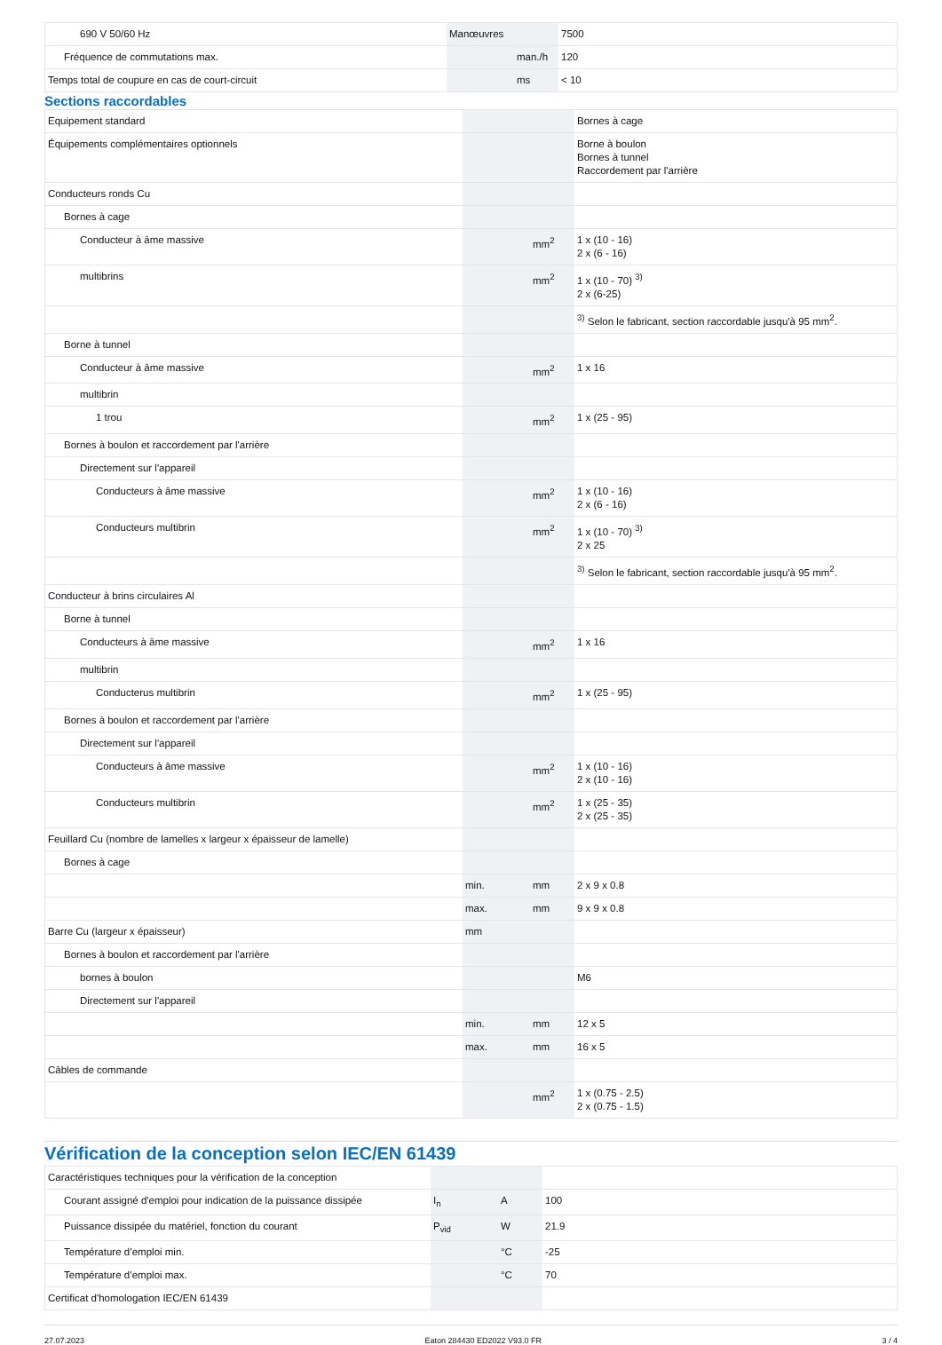| 690 V 50/60 Hz | Manœuvres | | 7500 |
| Fréquence de commutations max. | | man./h | 120 |
| Temps total de coupure en cas de court-circuit | | ms | < 10 |
Sections raccordables
| Equipement standard | | | Bornes à cage |
| Équipements complémentaires optionnels | | | Borne à boulon Bornes à tunnel Raccordement par l'arrière |
| Conducteurs ronds Cu | | | |
| Bornes à cage | | | |
| Conducteur à âme massive | | mm<sup>2</sup> | 1 x (10 - 16) 2 x (6 - 16) |
| multibrins | | mm<sup>2</sup> | 1 x (10 - 70) <sup>3)</sup> 2 x (6-25) |
| | | | <sup>3)</sup> Selon le fabricant, section raccordable jusqu'à 95 mm<sup>2</sup>. |
| Borne à tunnel | | | |
| Conducteur à âme massive | | mm<sup>2</sup> | 1 x 16 |
| multibrin | | | |
| 1 trou | | mm<sup>2</sup> | 1 x (25 - 95) |
| Bornes à boulon et raccordement par l'arrière | | | |
| Directement sur l'appareil | | | |
| Conducteurs à âme massive | | mm<sup>2</sup> | 1 x (10 - 16) 2 x (6 - 16) |
| Conducteurs multibrin | | mm<sup>2</sup> | 1 x (10 - 70) <sup>3)</sup> 2 x 25 |
| | | | <sup>3)</sup> Selon le fabricant, section raccordable jusqu'à 95 mm<sup>2</sup>. |
| Conducteur à brins circulaires Al | | | |
| Borne à tunnel | | | |
| Conducteurs à âme massive | | mm<sup>2</sup> | 1 x 16 |
| multibrin | | | |
| Conducterus multibrin | | mm<sup>2</sup> | 1 x (25 - 95) |
| Bornes à boulon et raccordement par l'arrière | | | |
| Directement sur l'appareil | | | |
| Conducteurs à âme massive | | mm<sup>2</sup> | 1 x (10 - 16) 2 x (10 - 16) |
| Conducteurs multibrin | | mm<sup>2</sup> | 1 x (25 - 35) 2 x (25 - 35) |
| Feuillard Cu (nombre de lamelles x largeur x épaisseur de lamelle) | | | |
| Bornes à cage | | | |
| | min. | mm | 2 x 9 x 0.8 |
| | max. | mm | 9 x 9 x 0.8 |
| Barre Cu (largeur x épaisseur) | mm | | |
| Bornes à boulon et raccordement par l'arrière | | | |
| bornes à boulon | | | M6 |
| Directement sur l'appareil | | | |
| | min. | mm | 12 x 5 |
| | max. | mm | 16 x 5 |
| Câbles de commande | | | |
| | | mm<sup>2</sup> | 1 x (0.75 - 2.5) 2 x (0.75 - 1.5) |
Vérification de la conception selon IEC/EN 61439
| Caractéristiques techniques pour la vérification de la conception | | | |
| Courant assigné d'emploi pour indication de la puissance dissipée | I<sub>n</sub> | A | 100 |
| Puissance dissipée du matériel, fonction du courant | P<sub>vid</sub> | W | 21.9 |
| Température d’emploi min. | | °C | -25 |
| Température d’emploi max. | | °C | 70 |
| Certificat d'homologation IEC/EN 61439 | | | |
27.07.2023 Eaton 284430 ED2022 V93.0 FR 3 / 4